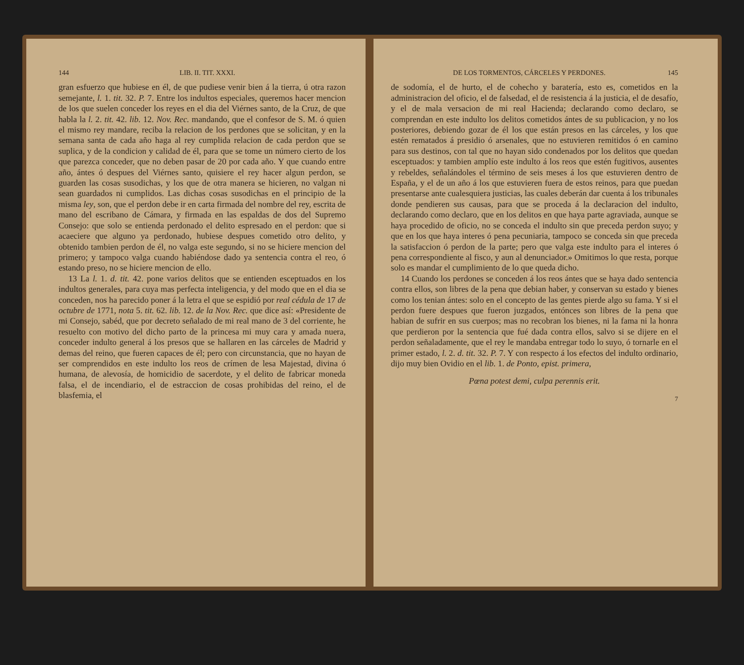144 LIB. II. TIT. XXXI.
gran esfuerzo que hubiese en él, de que pudiese venir bien á la tierra, ú otra razon semejante, l. 1. tit. 32. P. 7. Entre los indultos especiales, queremos hacer mencion de los que suelen conceder los reyes en el dia del Viérnes santo, de la Cruz, de que habla la l. 2. tit. 42. lib. 12. Nov. Rec. mandando, que el confesor de S. M. ó quien el mismo rey mandare, reciba la relacion de los perdones que se solicitan, y en la semana santa de cada año haga al rey cumplida relacion de cada perdon que se suplica, y de la condicion y calidad de él, para que se tome un número cierto de los que parezca conceder, que no deben pasar de 20 por cada año. Y que cuando entre año, ántes ó despues del Viérnes santo, quisiere el rey hacer algun perdon, se guarden las cosas susodichas, y los que de otra manera se hicieren, no valgan ni sean guardados ni cumplidos. Las dichas cosas susodichas en el principio de la misma ley, son, que el perdon debe ir en carta firmada del nombre del rey, escrita de mano del escribano de Cámara, y firmada en las espaldas de dos del Supremo Consejo: que solo se entienda perdonado el delito espresado en el perdon: que si acaeciere que alguno ya perdonado, hubiese despues cometido otro delito, y obtenido tambien perdon de él, no valga este segundo, si no se hiciere mencion del primero; y tampoco valga cuando habiéndose dado ya sentencia contra el reo, ó estando preso, no se hiciere mencion de ello.
13 La l. 1. d. tit. 42. pone varios delitos que se entienden esceptuados en los indultos generales, para cuya mas perfecta inteligencia, y del modo que en el dia se conceden, nos ha parecido poner á la letra el que se espidió por real cédula de 17 de octubre de 1771, nota 5. tit. 62. lib. 12. de la Nov. Rec. que dice así: «Presidente de mi Consejo, sabéd, que por decreto señalado de mi real mano de 3 del corriente, he resuelto con motivo del dicho parto de la princesa mi muy cara y amada nuera, conceder indulto general á los presos que se hallaren en las cárceles de Madrid y demas del reino, que fueren capaces de él; pero con circunstancia, que no hayan de ser comprendidos en este indulto los reos de crímen de lesa Majestad, divina ó humana, de alevosía, de homicidio de sacerdote, y el delito de fabricar moneda falsa, el de incendiario, el de estraccion de cosas prohibidas del reino, el de blasfemia, el
DE LOS TORMENTOS, CÁRCELES Y PERDONES. 145
de sodomía, el de hurto, el de cohecho y baratería, esto es, cometidos en la administracion del oficio, el de falsedad, el de resistencia á la justicia, el de desafío, y el de mala versacion de mi real Hacienda; declarando como declaro, se comprendan en este indulto los delitos cometidos ántes de su publicacion, y no los posteriores, debiendo gozar de él los que están presos en las cárceles, y los que estén rematados á presidio ó arsenales, que no estuvieren remitidos ó en camino para sus destinos, con tal que no hayan sido condenados por los delitos que quedan esceptuados: y tambien amplío este indulto á los reos que estén fugitivos, ausentes y rebeldes, señalándoles el término de seis meses á los que estuvieren dentro de España, y el de un año á los que estuvieren fuera de estos reinos, para que puedan presentarse ante cualesquiera justicias, las cuales deberán dar cuenta á los tribunales donde pendieren sus causas, para que se proceda á la declaracion del indulto, declarando como declaro, que en los delitos en que haya parte agraviada, aunque se haya procedido de oficio, no se conceda el indulto sin que preceda perdon suyo; y que en los que haya interes ó pena pecuniaria, tampoco se conceda sin que preceda la satisfaccion ó perdon de la parte; pero que valga este indulto para el interes ó pena correspondiente al fisco, y aun al denunciador.» Omitimos lo que resta, porque solo es mandar el cumplimiento de lo que queda dicho.
14 Cuando los perdones se conceden á los reos ántes que se haya dado sentencia contra ellos, son libres de la pena que debian haber, y conservan su estado y bienes como los tenian ántes: solo en el concepto de las gentes pierde algo su fama. Y si el perdon fuere despues que fueron juzgados, entónces son libres de la pena que habian de sufrir en sus cuerpos; mas no recobran los bienes, ni la fama ni la honra que perdieron por la sentencia que fué dada contra ellos, salvo si se dijere en el perdon señaladamente, que el rey le mandaba entregar todo lo suyo, ó tornarle en el primer estado, l. 2. d. tit. 32. P. 7. Y con respecto á los efectos del indulto ordinario, dijo muy bien Ovidio en el lib. 1. de Ponto, epist. primera,
Pœna potest demi, culpa perennis erit.
7